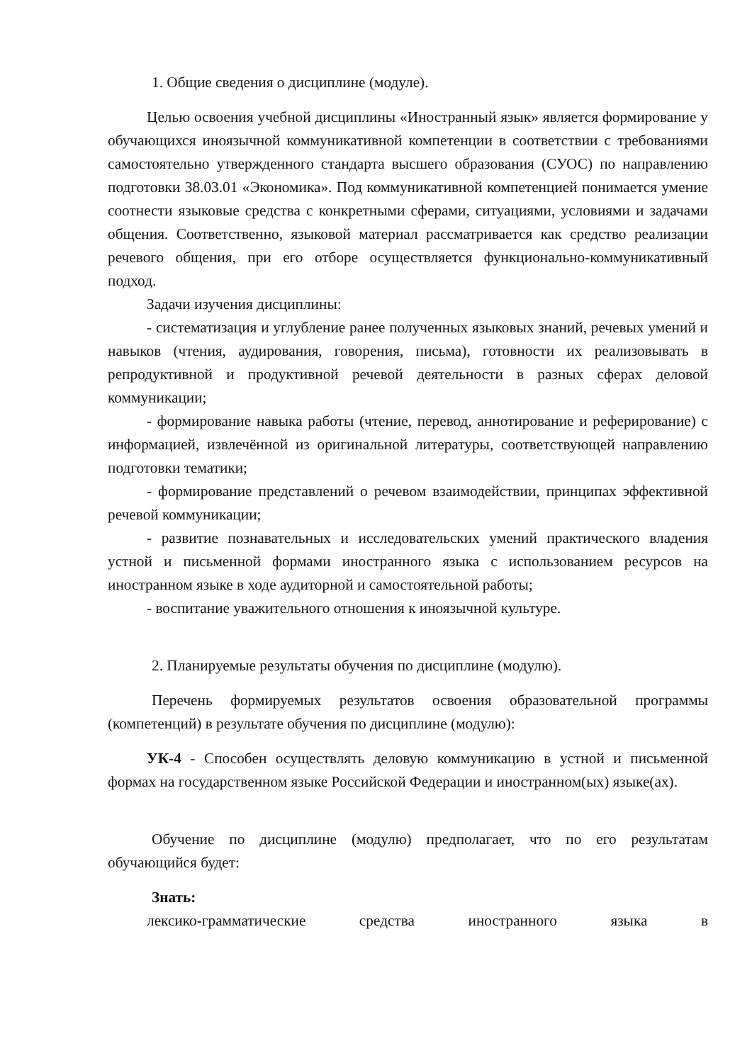1. Общие сведения о дисциплине (модуле).
Целью освоения учебной дисциплины «Иностранный язык» является формирование у обучающихся иноязычной коммуникативной компетенции в соответствии с требованиями самостоятельно утвержденного стандарта высшего образования (СУОС) по направлению подготовки 38.03.01 «Экономика». Под коммуникативной компетенцией понимается умение соотнести языковые средства с конкретными сферами, ситуациями, условиями и задачами общения. Соответственно, языковой материал рассматривается как средство реализации речевого общения, при его отборе осуществляется функционально-коммуникативный подход.
Задачи изучения дисциплины:
- систематизация и углубление ранее полученных языковых знаний, речевых умений и навыков (чтения, аудирования, говорения, письма), готовности их реализовывать в репродуктивной и продуктивной речевой деятельности в разных сферах деловой коммуникации;
- формирование навыка работы (чтение, перевод, аннотирование и реферирование) с информацией, извлечённой из оригинальной литературы, соответствующей направлению подготовки тематики;
- формирование представлений о речевом взаимодействии, принципах эффективной речевой коммуникации;
- развитие познавательных и исследовательских умений практического владения устной и письменной формами иностранного языка с использованием ресурсов на иностранном языке в ходе аудиторной и самостоятельной работы;
- воспитание уважительного отношения к иноязычной культуре.
2. Планируемые результаты обучения по дисциплине (модулю).
Перечень формируемых результатов освоения образовательной программы (компетенций) в результате обучения по дисциплине (модулю):
УК-4 - Способен осуществлять деловую коммуникацию в устной и письменной формах на государственном языке Российской Федерации и иностранном(ых) языке(ах).
Обучение по дисциплине (модулю) предполагает, что по его результатам обучающийся будет:
Знать:
лексико-грамматические средства иностранного языка в